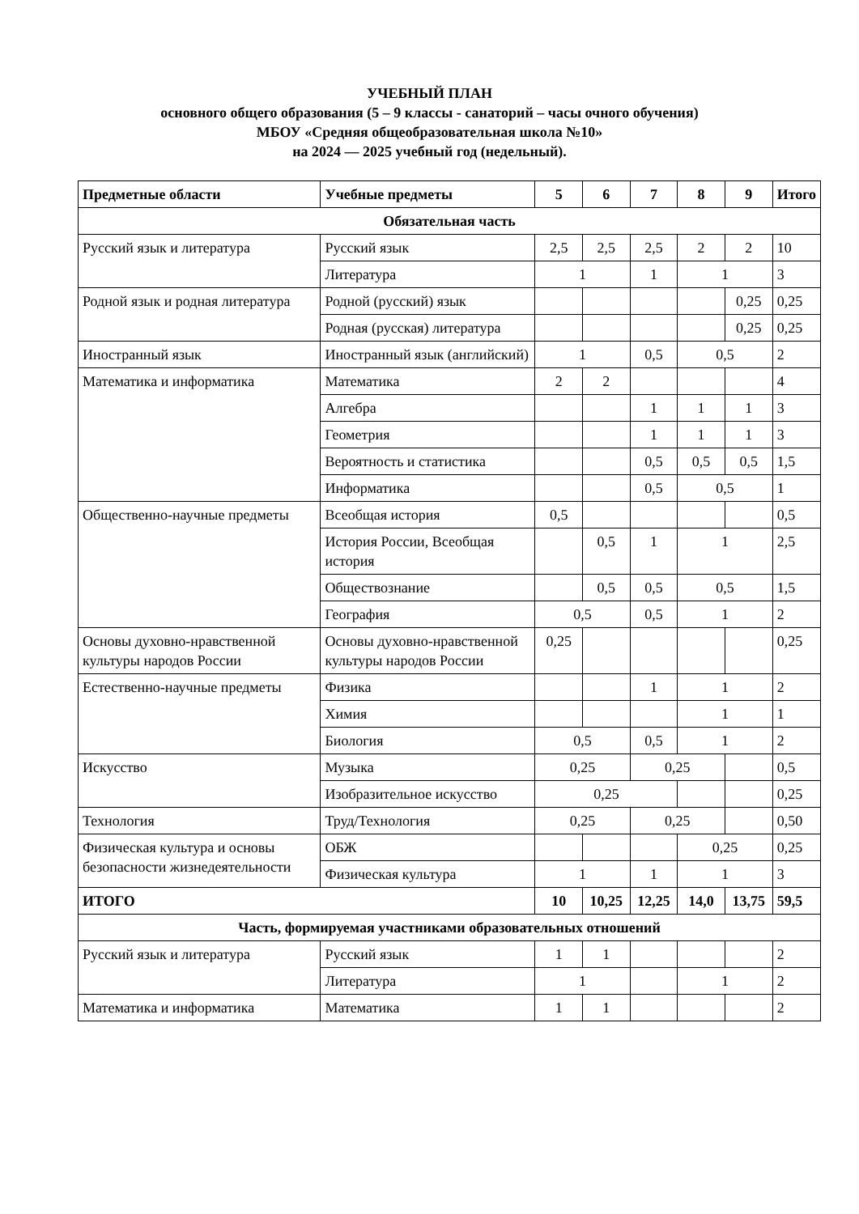УЧЕБНЫЙ ПЛАН
основного общего образования (5 – 9 классы - санаторий – часы очного обучения)
МБОУ «Средняя общеобразовательная школа №10»
на 2024 — 2025 учебный год (недельный).
| Предметные области | Учебные предметы | 5 | 6 | 7 | 8 | 9 | Итого |
| --- | --- | --- | --- | --- | --- | --- | --- |
| Обязательная часть | | | | | | | |
| Русский язык и литература | Русский язык | 2,5 | 2,5 | 2,5 | 2 | 2 | 10 |
| | Литература | 1 | | 1 | 1 | | 3 |
| Родной язык и родная литература | Родной (русский) язык | | | | | 0,25 | 0,25 |
| | Родная (русская) литература | | | | | 0,25 | 0,25 |
| Иностранный язык | Иностранный язык (английский) | 1 | | 0,5 | 0,5 | | 2 |
| Математика и информатика | Математика | 2 | 2 | | | | 4 |
| | Алгебра | | | 1 | 1 | 1 | 3 |
| | Геометрия | | | 1 | 1 | 1 | 3 |
| | Вероятность и статистика | | | 0,5 | 0,5 | 0,5 | 1,5 |
| | Информатика | | | 0,5 | 0,5 | | 1 |
| Общественно-научные предметы | Всеобщая история | 0,5 | | | | | 0,5 |
| | История России, Всеобщая история | | 0,5 | 1 | 1 | | 2,5 |
| | Обществознание | | 0,5 | 0,5 | 0,5 | | 1,5 |
| | География | 0,5 | | 0,5 | 1 | | 2 |
| Основы духовно-нравственной культуры народов России | Основы духовно-нравственной культуры народов России | 0,25 | | | | | 0,25 |
| Естественно-научные предметы | Физика | | | 1 | 1 | | 2 |
| | Химия | | | | 1 | | 1 |
| | Биология | 0,5 | | 0,5 | 1 | | 2 |
| Искусство | Музыка | 0,25 | | 0,25 | | | 0,5 |
| | Изобразительное искусство | 0,25 | | | | | 0,25 |
| Технология | Труд/Технология | 0,25 | | 0,25 | | | 0,50 |
| Физическая культура и основы безопасности жизнедеятельности | ОБЖ | | | | 0,25 | | 0,25 |
| | Физическая культура | 1 | | 1 | 1 | | 3 |
| ИТОГО | | 10 | 10,25 | 12,25 | 14,0 | 13,75 | 59,5 |
| Часть, формируемая участниками образовательных отношений | | | | | | | |
| Русский язык и литература | Русский язык | 1 | 1 | | | | 2 |
| | Литература | 1 | | | 1 | | 2 |
| Математика и информатика | Математика | 1 | 1 | | | | 2 |